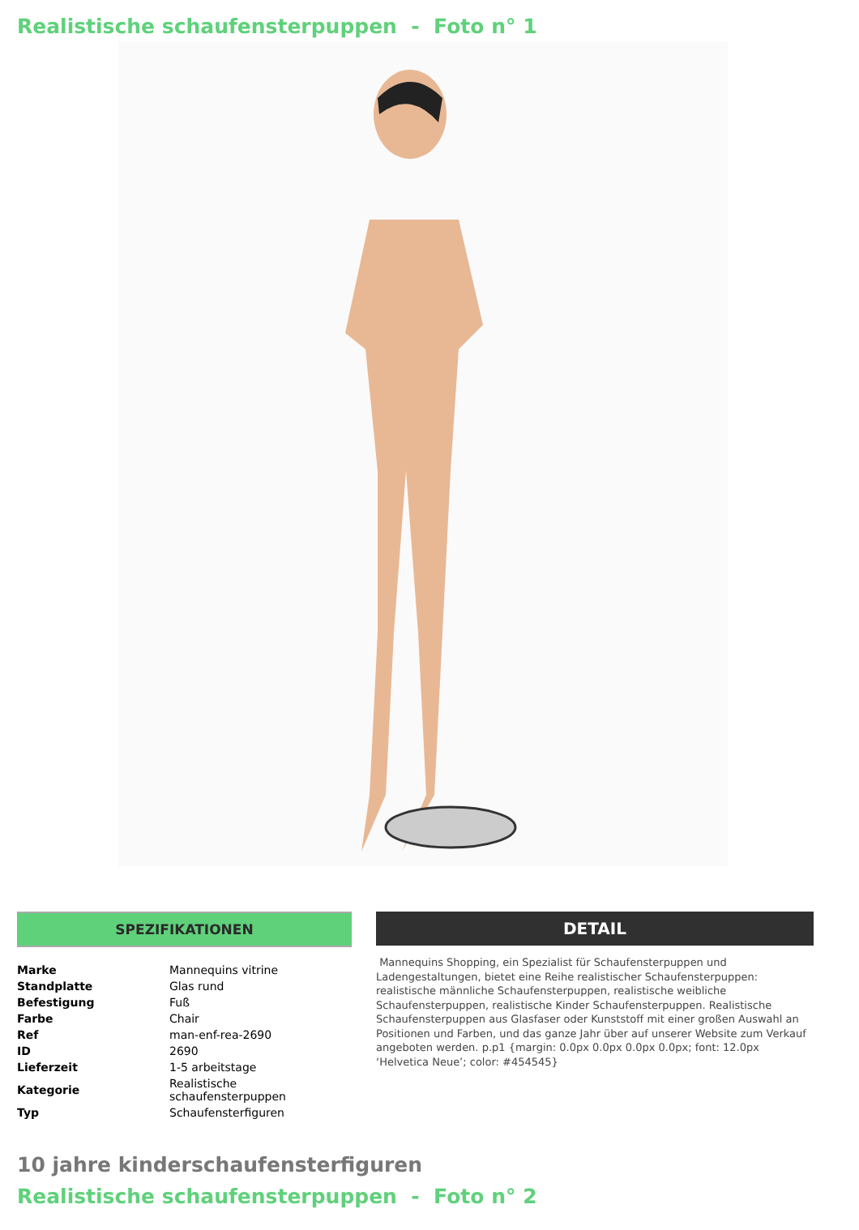Realistische schaufensterpuppen - Foto n° 1
SPEZIFIKATIONEN
| Marke | Mannequins vitrine |
| Standplatte | Glas rund |
| Befestigung | Fuß |
| Farbe | Chair |
| Ref | man-enf-rea-2690 |
| ID | 2690 |
| Lieferzeit | 1-5 arbeitstage |
| Kategorie | Realistische schaufensterpuppen |
| Typ | Schaufensterfiguren |
DETAIL
Mannequins Shopping, ein Spezialist für Schaufensterpuppen und Ladengestaltungen, bietet eine Reihe realistischer Schaufensterpuppen: realistische männliche Schaufensterpuppen, realistische weibliche Schaufensterpuppen, realistische Kinder Schaufensterpuppen. Realistische Schaufensterpuppen aus Glasfaser oder Kunststoff mit einer großen Auswahl an Positionen und Farben, und das ganze Jahr über auf unserer Website zum Verkauf angeboten werden. p.p1 {margin: 0.0px 0.0px 0.0px 0.0px; font: 12.0px ‘Helvetica Neue’; color: #454545}
10 jahre kinderschaufensterfiguren
Realistische schaufensterpuppen - Foto n° 2